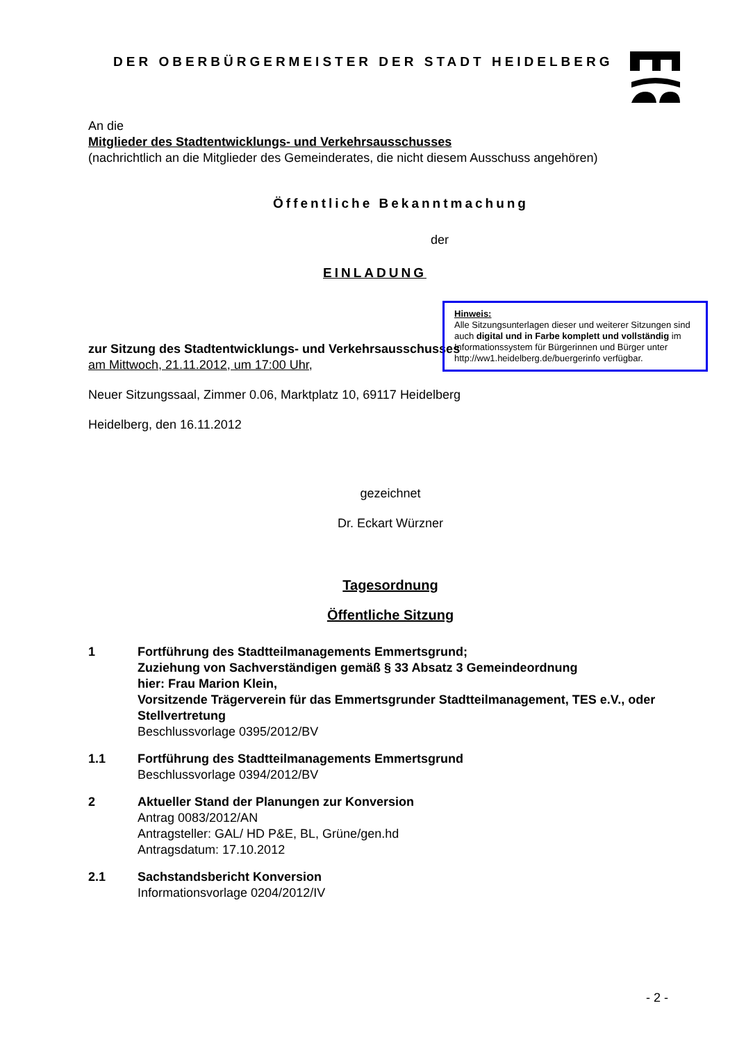DER OBERBÜRGERMEISTER DER STADT HEIDELBERG
An die
Mitglieder des Stadtentwicklungs- und Verkehrsausschusses
(nachrichtlich an die Mitglieder des Gemeinderates, die nicht diesem Ausschuss angehören)
Öffentliche Bekanntmachung
der
EINLADUNG
Hinweis:
Alle Sitzungsunterlagen dieser und weiterer Sitzungen sind auch digital und in Farbe komplett und vollständig im Informationssystem für Bürgerinnen und Bürger unter http://ww1.heidelberg.de/buergerinfo verfügbar.
zur Sitzung des Stadtentwicklungs- und Verkehrsausschusses
am Mittwoch, 21.11.2012, um 17:00 Uhr,
Neuer Sitzungssaal, Zimmer 0.06, Marktplatz 10, 69117 Heidelberg
Heidelberg, den 16.11.2012
gezeichnet
Dr. Eckart Würzner
Tagesordnung
Öffentliche Sitzung
1 Fortführung des Stadtteilmanagements Emmertsgrund;
Zuziehung von Sachverständigen gemäß § 33 Absatz 3 Gemeindeordnung
hier: Frau Marion Klein,
Vorsitzende Trägerverein für das Emmertsgrunder Stadtteilmanagement, TES e.V., oder Stellvertretung
Beschlussvorlage 0395/2012/BV
1.1 Fortführung des Stadtteilmanagements Emmertsgrund
Beschlussvorlage 0394/2012/BV
2 Aktueller Stand der Planungen zur Konversion
Antrag 0083/2012/AN
Antragsteller: GAL/ HD P&E, BL, Grüne/gen.hd
Antragsdatum: 17.10.2012
2.1 Sachstandsbericht Konversion
Informationsvorlage 0204/2012/IV
- 2 -